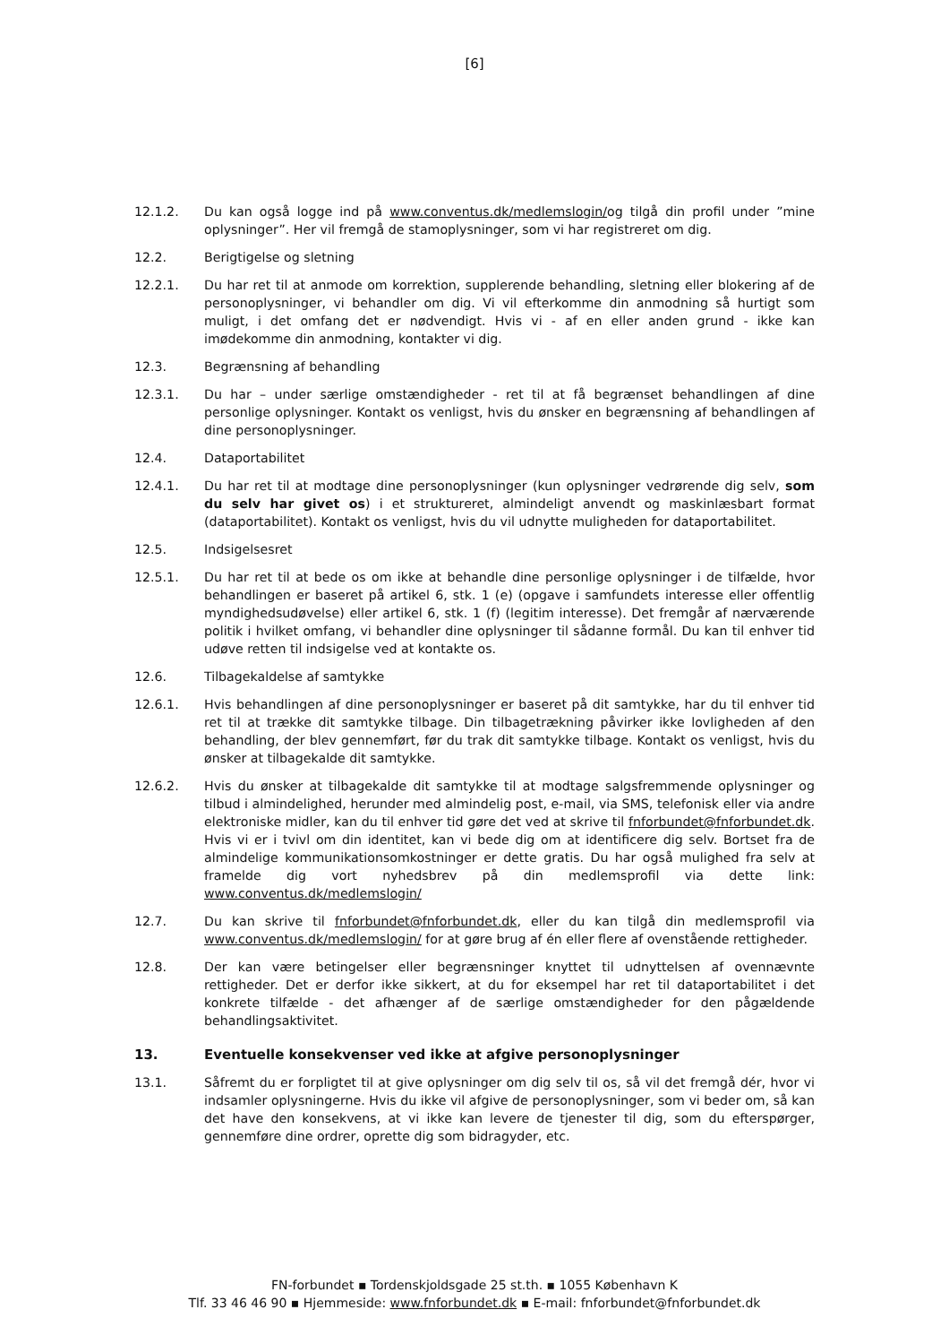[6]
12.1.2. Du kan også logge ind på www.conventus.dk/medlemslogin/og tilgå din profil under ”mine oplysninger”. Her vil fremgå de stamoplysninger, som vi har registreret om dig.
12.2. Berigtigelse og sletning
12.2.1. Du har ret til at anmode om korrektion, supplerende behandling, sletning eller blokering af de personoplysninger, vi behandler om dig. Vi vil efterkomme din anmodning så hurtigt som muligt, i det omfang det er nødvendigt. Hvis vi - af en eller anden grund - ikke kan imødekomme din anmodning, kontakter vi dig.
12.3. Begrænsning af behandling
12.3.1. Du har – under særlige omstændigheder - ret til at få begrænset behandlingen af dine personlige oplysninger. Kontakt os venligst, hvis du ønsker en begrænsning af behandlingen af dine personoplysninger.
12.4. Dataportabilitet
12.4.1. Du har ret til at modtage dine personoplysninger (kun oplysninger vedrørende dig selv, som du selv har givet os) i et struktureret, almindeligt anvendt og maskinlæsbart format (dataportabilitet). Kontakt os venligst, hvis du vil udnytte muligheden for dataportabilitet.
12.5. Indsigelsesret
12.5.1. Du har ret til at bede os om ikke at behandle dine personlige oplysninger i de tilfælde, hvor behandlingen er baseret på artikel 6, stk. 1 (e) (opgave i samfundets interesse eller offentlig myndighedsudøvelse) eller artikel 6, stk. 1 (f) (legitim interesse). Det fremgår af nærværende politik i hvilket omfang, vi behandler dine oplysninger til sådanne formål. Du kan til enhver tid udøve retten til indsigelse ved at kontakte os.
12.6. Tilbagekaldelse af samtykke
12.6.1. Hvis behandlingen af dine personoplysninger er baseret på dit samtykke, har du til enhver tid ret til at trække dit samtykke tilbage. Din tilbagetrækning påvirker ikke lovligheden af den behandling, der blev gennemført, før du trak dit samtykke tilbage. Kontakt os venligst, hvis du ønsker at tilbagekalde dit samtykke.
12.6.2. Hvis du ønsker at tilbagekalde dit samtykke til at modtage salgsfremmende oplysninger og tilbud i almindelighed, herunder med almindelig post, e-mail, via SMS, telefonisk eller via andre elektroniske midler, kan du til enhver tid gøre det ved at skrive til fnforbundet@fnforbundet.dk. Hvis vi er i tvivl om din identitet, kan vi bede dig om at identificere dig selv. Bortset fra de almindelige kommunikationsomkostninger er dette gratis. Du har også mulighed fra selv at framelde dig vort nyhedsbrev på din medlemsprofil via dette link: www.conventus.dk/medlemslogin/
12.7. Du kan skrive til fnforbundet@fnforbundet.dk, eller du kan tilgå din medlemsprofil via www.conventus.dk/medlemslogin/ for at gøre brug af én eller flere af ovenstående rettigheder.
12.8. Der kan være betingelser eller begrænsninger knyttet til udnyttelsen af ovennævnte rettigheder. Det er derfor ikke sikkert, at du for eksempel har ret til dataportabilitet i det konkrete tilfælde - det afhænger af de særlige omstændigheder for den pågældende behandlingsaktivitet.
13. Eventuelle konsekvenser ved ikke at afgive personoplysninger
13.1. Såfremt du er forpligtet til at give oplysninger om dig selv til os, så vil det fremgå dér, hvor vi indsamler oplysningerne. Hvis du ikke vil afgive de personoplysninger, som vi beder om, så kan det have den konsekvens, at vi ikke kan levere de tjenester til dig, som du efterspørger, gennemføre dine ordrer, oprette dig som bidragyder, etc.
FN-forbundet ▪ Tordenskjoldsgade 25 st.th. ▪ 1055 København K
Tlf. 33 46 46 90 ▪ Hjemmeside: www.fnforbundet.dk ▪ E-mail: fnforbundet@fnforbundet.dk